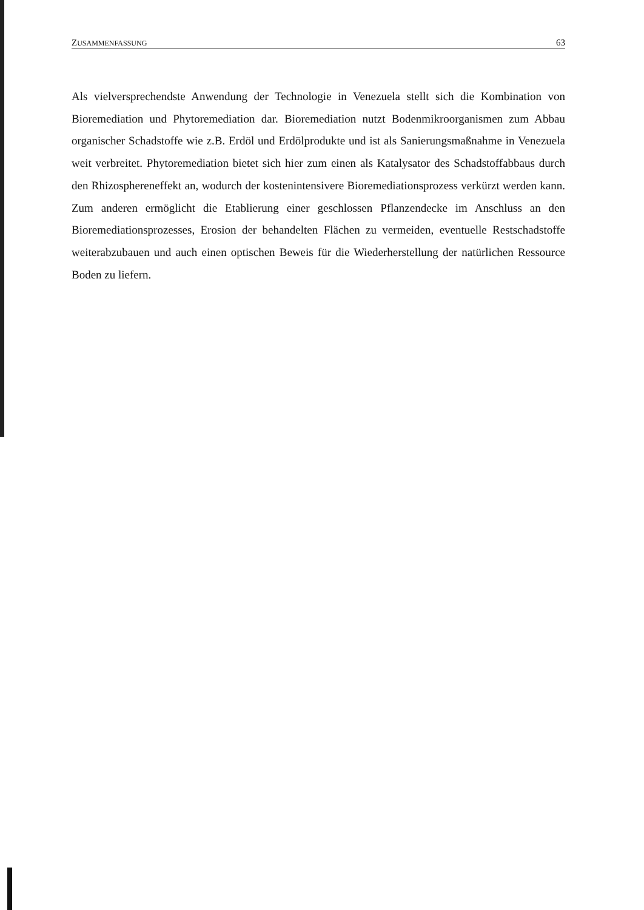ZUSAMMENFASSUNG 63
Als vielversprechendste Anwendung der Technologie in Venezuela stellt sich die Kombination von Bioremediation und Phytoremediation dar. Bioremediation nutzt Bodenmikroorganismen zum Abbau organischer Schadstoffe wie z.B. Erdöl und Erdölprodukte und ist als Sanierungsmaßnahme in Venezuela weit verbreitet. Phytoremediation bietet sich hier zum einen als Katalysator des Schadstoffabbaus durch den Rhizosphereneffekt an, wodurch der kostenintensivere Bioremediationsprozess verkürzt werden kann. Zum anderen ermöglicht die Etablierung einer geschlossen Pflanzendecke im Anschluss an den Bioremediationsprozesses, Erosion der behandelten Flächen zu vermeiden, eventuelle Restschadstoffe weiterabzubauen und auch einen optischen Beweis für die Wiederherstellung der natürlichen Ressource Boden zu liefern.